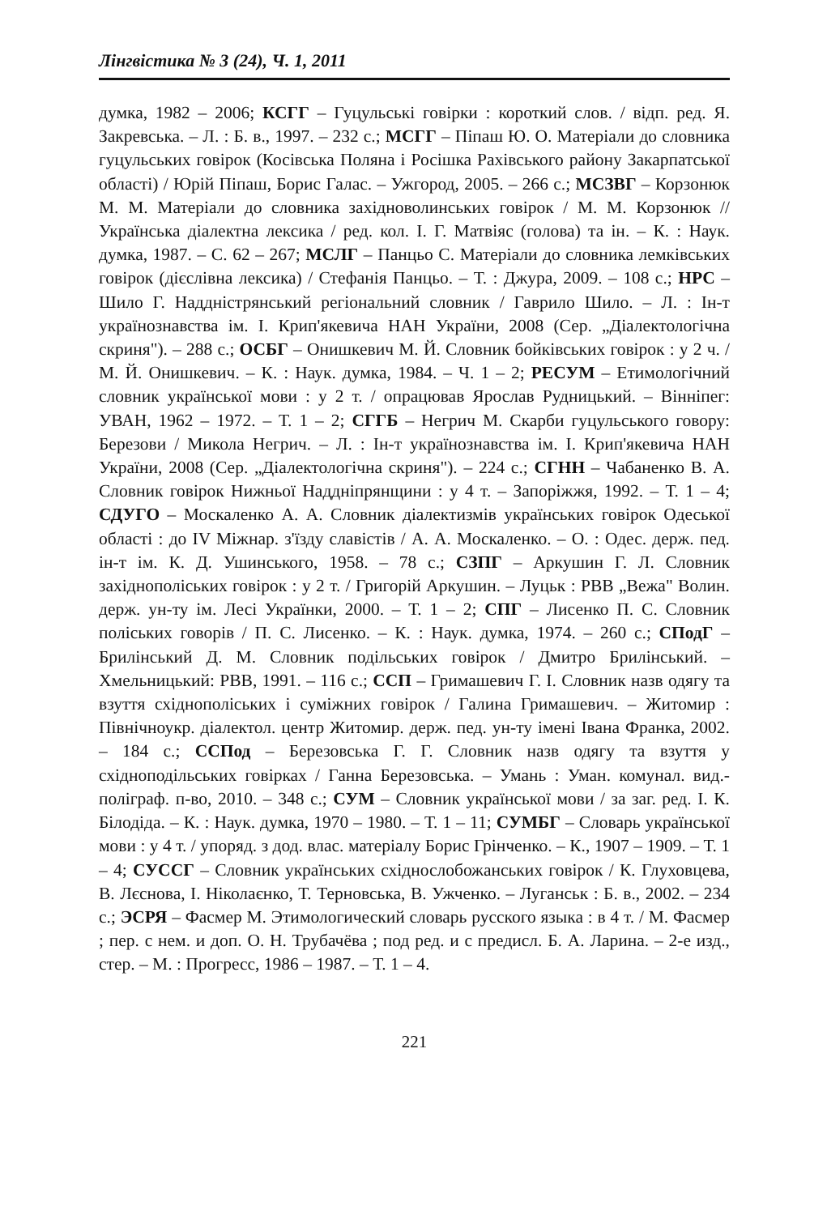Лінгвістика № 3 (24), Ч. 1, 2011
думка, 1982 – 2006; КСГГ – Гуцульські говірки : короткий слов. / відп. ред. Я. Закревська. – Л. : Б. в., 1997. – 232 с.; МСГГ – Піпаш Ю. О. Матеріали до словника гуцульських говірок (Косівська Поляна і Росішка Рахівського району Закарпатської області) / Юрій Піпаш, Борис Галас. – Ужгород, 2005. – 266 с.; МСЗВГ – Корзонюк М. М. Матеріали до словника західноволинських говірок / М. М. Корзонюк // Українська діалектна лексика / ред. кол. І. Г. Матвіяс (голова) та ін. – К. : Наук. думка, 1987. – С. 62 – 267; МСЛГ – Панцьо С. Матеріали до словника лемківських говірок (дієслівна лексика) / Стефанія Панцьо. – Т. : Джура, 2009. – 108 с.; НРС – Шило Г. Наддністрянський регіональний словник / Гаврило Шило. – Л. : Ін-т українознавства ім. І. Крип'якевича НАН України, 2008 (Сер. „Діалектологічна скриня"). – 288 с.; ОСБГ – Онишкевич М. Й. Словник бойківських говірок : у 2 ч. / М. Й. Онишкевич. – К. : Наук. думка, 1984. – Ч. 1 – 2; РЕСУМ – Етимологічний словник української мови : у 2 т. / опрацював Ярослав Рудницький. – Вінніпег: УВАН, 1962 – 1972. – Т. 1 – 2; СГГБ – Негрич М. Скарби гуцульського говору: Березови / Микола Негрич. – Л. : Ін-т українознавства ім. І. Крип'якевича НАН України, 2008 (Сер. „Діалектологічна скриня"). – 224 с.; СГНН – Чабаненко В. А. Словник говірок Нижньої Наддніпрянщини : у 4 т. – Запоріжжя, 1992. – Т. 1 – 4; СДУГО – Москаленко А. А. Словник діалектизмів українських говірок Одеської області : до IV Міжнар. з'їзду славістів / А. А. Москаленко. – О. : Одес. держ. пед. ін-т ім. К. Д. Ушинського, 1958. – 78 с.; СЗПГ – Аркушин Г. Л. Словник західнополіських говірок : у 2 т. / Григорій Аркушин. – Луцьк : РВВ „Вежа" Волин. держ. ун-ту ім. Лесі Українки, 2000. – Т. 1 – 2; СПГ – Лисенко П. С. Словник поліських говорів / П. С. Лисенко. – К. : Наук. думка, 1974. – 260 с.; СПодГ – Брилінський Д. М. Словник подільських говірок / Дмитро Брилінський. – Хмельницький: РВВ, 1991. – 116 с.; ССП – Гримашевич Г. І. Словник назв одягу та взуття східнополіських і суміжних говірок / Галина Гримашевич. – Житомир : Північноукр. діалектол. центр Житомир. держ. пед. ун-ту імені Івана Франка, 2002. – 184 с.; ССПод – Березовська Г. Г. Словник назв одягу та взуття у східноподільських говірках / Ганна Березовська. – Умань : Уман. комунал. вид.-поліграф. п-во, 2010. – 348 с.; СУМ – Словник української мови / за заг. ред. І. К. Білодіда. – К. : Наук. думка, 1970 – 1980. – Т. 1 – 11; СУМБГ – Словарь української мови : у 4 т. / упоряд. з дод. влас. матеріалу Борис Грінченко. – К., 1907 – 1909. – Т. 1 – 4; СУССГ – Словник українських східнослобожанських говірок / К. Глуховцева, В. Лєснова, І. Ніколаєнко, Т. Терновська, В. Ужченко. – Луганськ : Б. в., 2002. – 234 с.; ЭСРЯ – Фасмер М. Этимологический словарь русского языка : в 4 т. / М. Фасмер ; пер. с нем. и доп. О. Н. Трубачёва ; под ред. и с предисл. Б. А. Ларина. – 2-е изд., стер. – М. : Прогресс, 1986 – 1987. – Т. 1 – 4.
221